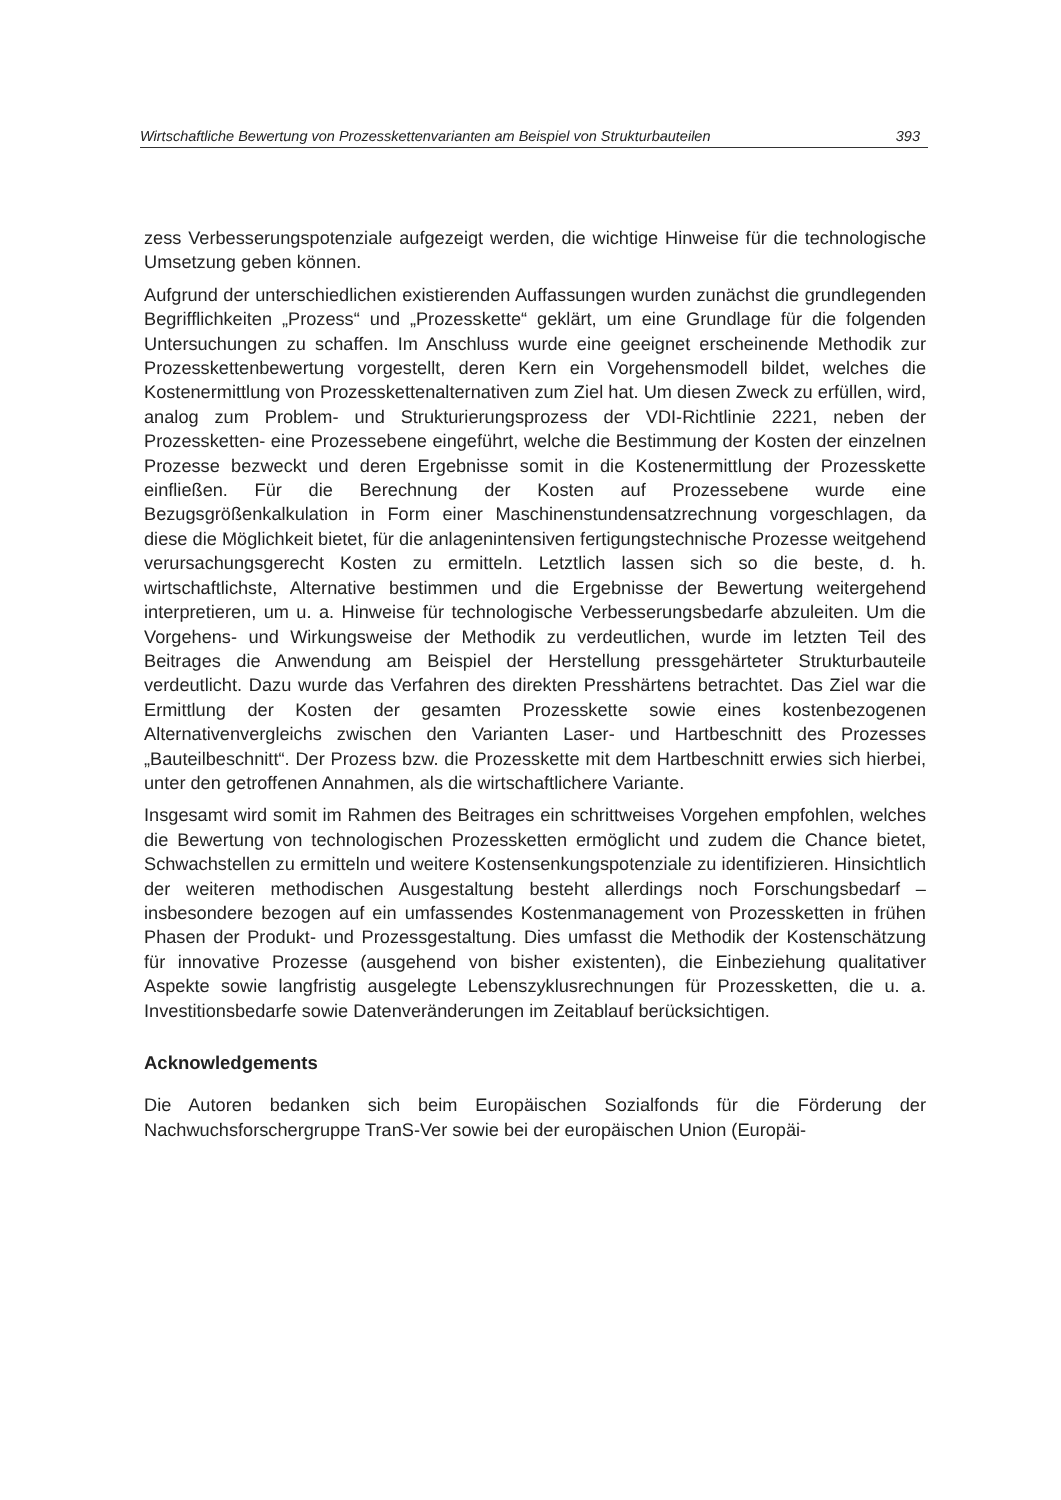Wirtschaftliche Bewertung von Prozesskettenvarianten am Beispiel von Strukturbauteilen 393
zess Verbesserungspotenziale aufgezeigt werden, die wichtige Hinweise für die technologische Umsetzung geben können.
Aufgrund der unterschiedlichen existierenden Auffassungen wurden zunächst die grundlegenden Begrifflichkeiten „Prozess“ und „Prozesskette“ geklärt, um eine Grundlage für die folgenden Untersuchungen zu schaffen. Im Anschluss wurde eine geeignet erscheinende Methodik zur Prozesskettenbewertung vorgestellt, deren Kern ein Vorgehensmodell bildet, welches die Kostenermittlung von Prozessketten­alternativen zum Ziel hat. Um diesen Zweck zu erfüllen, wird, analog zum Problem- und Strukturierungsprozess der VDI-Richtlinie 2221, neben der Prozessketten- eine Prozessebene eingeführt, welche die Bestimmung der Kosten der einzelnen Pro­zesse bezweckt und deren Ergebnisse somit in die Kostenermittlung der Prozess­kette einfließen. Für die Berechnung der Kosten auf Prozessebene wurde eine Bezugsgrößenkalkulation in Form einer Maschinenstundensatzrechnung vorge­schlagen, da diese die Möglichkeit bietet, für die anlagenintensiven fertigungstech­nische Prozesse weitgehend verursachungsgerecht Kosten zu ermitteln. Letztlich lassen sich so die beste, d. h. wirtschaftlichste, Alternative bestimmen und die Er­gebnisse der Bewertung weitergehend interpretieren, um u. a. Hinweise für techno­logische Verbesserungsbedarfe abzuleiten. Um die Vorgehens- und Wirkungsweise der Methodik zu verdeutlichen, wurde im letzten Teil des Beitrages die Anwendung am Beispiel der Herstellung pressgehärteter Strukturbauteile verdeutlicht. Dazu wurde das Verfahren des direkten Presshärtens betrachtet. Das Ziel war die Ermitt­lung der Kosten der gesamten Prozesskette sowie eines kostenbezogenen Alternativenvergleichs zwischen den Varianten Laser- und Hartbeschnitt des Pro­zesses „Bauteilbeschnitt“. Der Prozess bzw. die Prozesskette mit dem Hartbe­schnitt erwies sich hierbei, unter den getroffenen Annahmen, als die wirtschaftliche­re Variante.
Insgesamt wird somit im Rahmen des Beitrages ein schrittweises Vorgehen emp­fohlen, welches die Bewertung von technologischen Prozessketten ermöglicht und zudem die Chance bietet, Schwachstellen zu ermitteln und weitere Kostensen­kungspotenziale zu identifizieren. Hinsichtlich der weiteren methodischen Ausge­staltung besteht allerdings noch Forschungsbedarf – insbesondere bezogen auf ein umfassendes Kostenmanagement von Prozessketten in frühen Phasen der Pro­dukt- und Prozessgestaltung. Dies umfasst die Methodik der Kostenschätzung für innovative Prozesse (ausgehend von bisher existenten), die Einbeziehung qualitati­ver Aspekte sowie langfristig ausgelegte Lebenszyklusrechnungen für Prozessket­ten, die u. a. Investitionsbedarfe sowie Datenveränderungen im Zeitablauf berück­sichtigen.
Acknowledgements
Die Autoren bedanken sich beim Europäischen Sozialfonds für die Förderung der Nachwuchsforschergruppe TranS-Ver sowie bei der europäischen Union (Europäi-